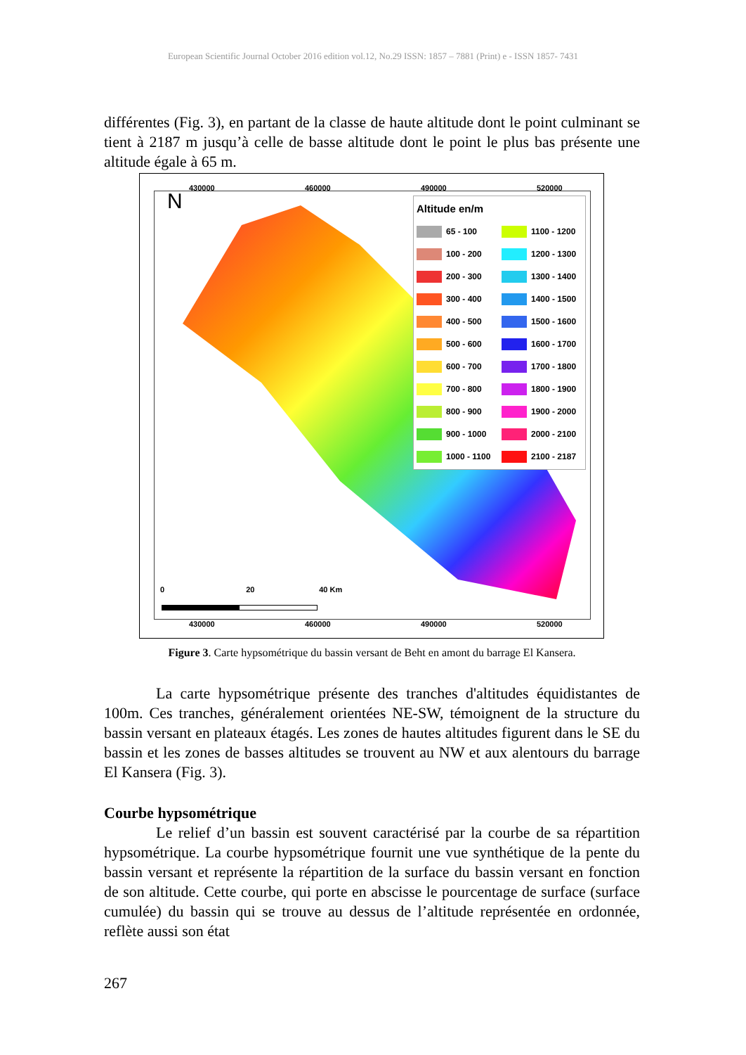European Scientific Journal October 2016 edition vol.12, No.29 ISSN: 1857 – 7881 (Print) e - ISSN 1857- 7431
différentes (Fig. 3), en partant de la classe de haute altitude dont le point culminant se tient à 2187 m jusqu’à celle de basse altitude dont le point le plus bas présente une altitude égale à 65 m.
430000 460000 490000 520000
N
Altitude en/m
65 - 100 1100 - 1200 100 - 200 1200 - 1300 200 - 300 1300 - 1400 300 - 400 1400 - 1500 400 - 500 1500 - 1600 500 - 600 1600 - 1700 600 - 700 1700 - 1800 700 - 800 1800 - 1900 800 - 900 1900 - 2000 900 - 1000 2000 - 2100 1000 - 1100 2100 - 2187
0 20 40 Km
430000 460000 490000 520000
Figure 3. Carte hypsométrique du bassin versant de Beht en amont du barrage El Kansera.
La carte hypsométrique présente des tranches d'altitudes équidistantes de 100m. Ces tranches, généralement orientées NE-SW, témoignent de la structure du bassin versant en plateaux étagés. Les zones de hautes altitudes figurent dans le SE du bassin et les zones de basses altitudes se trouvent au NW et aux alentours du barrage El Kansera (Fig. 3).
Courbe hypsométrique
Le relief d’un bassin est souvent caractérisé par la courbe de sa répartition hypsométrique. La courbe hypsométrique fournit une vue synthétique de la pente du bassin versant et représente la répartition de la surface du bassin versant en fonction de son altitude. Cette courbe, qui porte en abscisse le pourcentage de surface (surface cumulée) du bassin qui se trouve au dessus de l’altitude représentée en ordonnée, reflète aussi son état
267